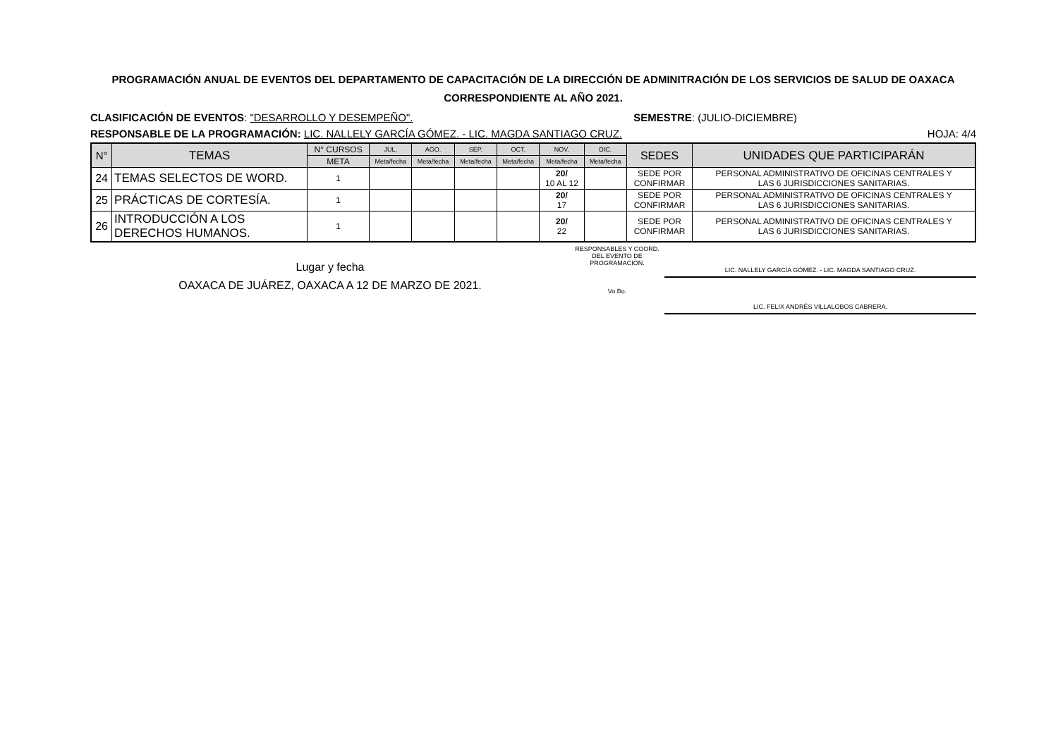PROGRAMACIÓN ANUAL DE EVENTOS DEL DEPARTAMENTO DE CAPACITACIÓN DE LA DIRECCIÓN DE ADMINITRACIÓN DE LOS SERVICIOS DE SALUD DE OAXACA
CORRESPONDIENTE AL AÑO 2021.
CLASIFICACIÓN DE EVENTOS: "DESARROLLO Y DESEMPEÑO". SEMESTRE: (JULIO-DICIEMBRE)
RESPONSABLE DE LA PROGRAMACIÓN: LIC. NALLELY GARCÍA GÓMEZ. - LIC. MAGDA SANTIAGO CRUZ. HOJA: 4/4
| N° | TEMAS | N° CURSOS | JUL. | AGO. | SEP. | OCT. | NOV. | DIC. | SEDES | UNIDADES QUE PARTICIPARÁN |
| --- | --- | --- | --- | --- | --- | --- | --- | --- | --- | --- |
| | | META | Meta/fecha | Meta/fecha | Meta/fecha | Meta/fecha | Meta/fecha | Meta/fecha | | |
| 24 | TEMAS SELECTOS DE WORD. | 1 | | | | | 20/ 10 AL 12 | | SEDE POR CONFIRMAR | PERSONAL ADMINISTRATIVO DE OFICINAS CENTRALES Y LAS 6 JURISDICCIONES SANITARIAS. |
| 25 | PRÁCTICAS DE CORTESÍA. | 1 | | | | | 20/ 17 | | SEDE POR CONFIRMAR | PERSONAL ADMINISTRATIVO DE OFICINAS CENTRALES Y LAS 6 JURISDICCIONES SANITARIAS. |
| 26 | INTRODUCCIÓN A LOS DERECHOS HUMANOS. | 1 | | | | | 20/ 22 | | SEDE POR CONFIRMAR | PERSONAL ADMINISTRATIVO DE OFICINAS CENTRALES Y LAS 6 JURISDICCIONES SANITARIAS. |
Lugar y fecha
OAXACA DE JUÁREZ, OAXACA A 12 DE MARZO DE 2021.
RESPONSABLES Y COORD. DEL EVENTO DE PROGRAMACIÓN.
Vo.Bo.
LIC. NALLELY GARCÍA GÓMEZ. - LIC. MAGDA SANTIAGO CRUZ.
LIC. FELIX ANDRÉS VILLALOBOS CABRERA.